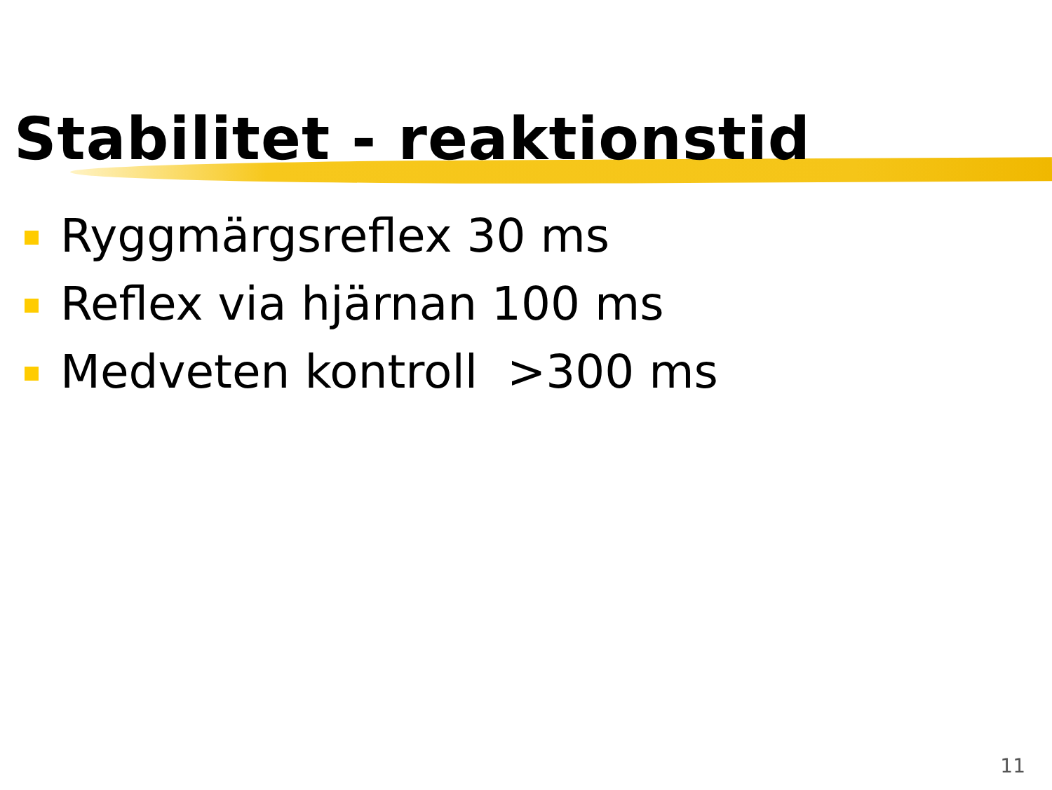Stabilitet - reaktionstid
Ryggmärgsreflex 30 ms
Reflex via hjärnan 100 ms
Medveten kontroll >300 ms
11